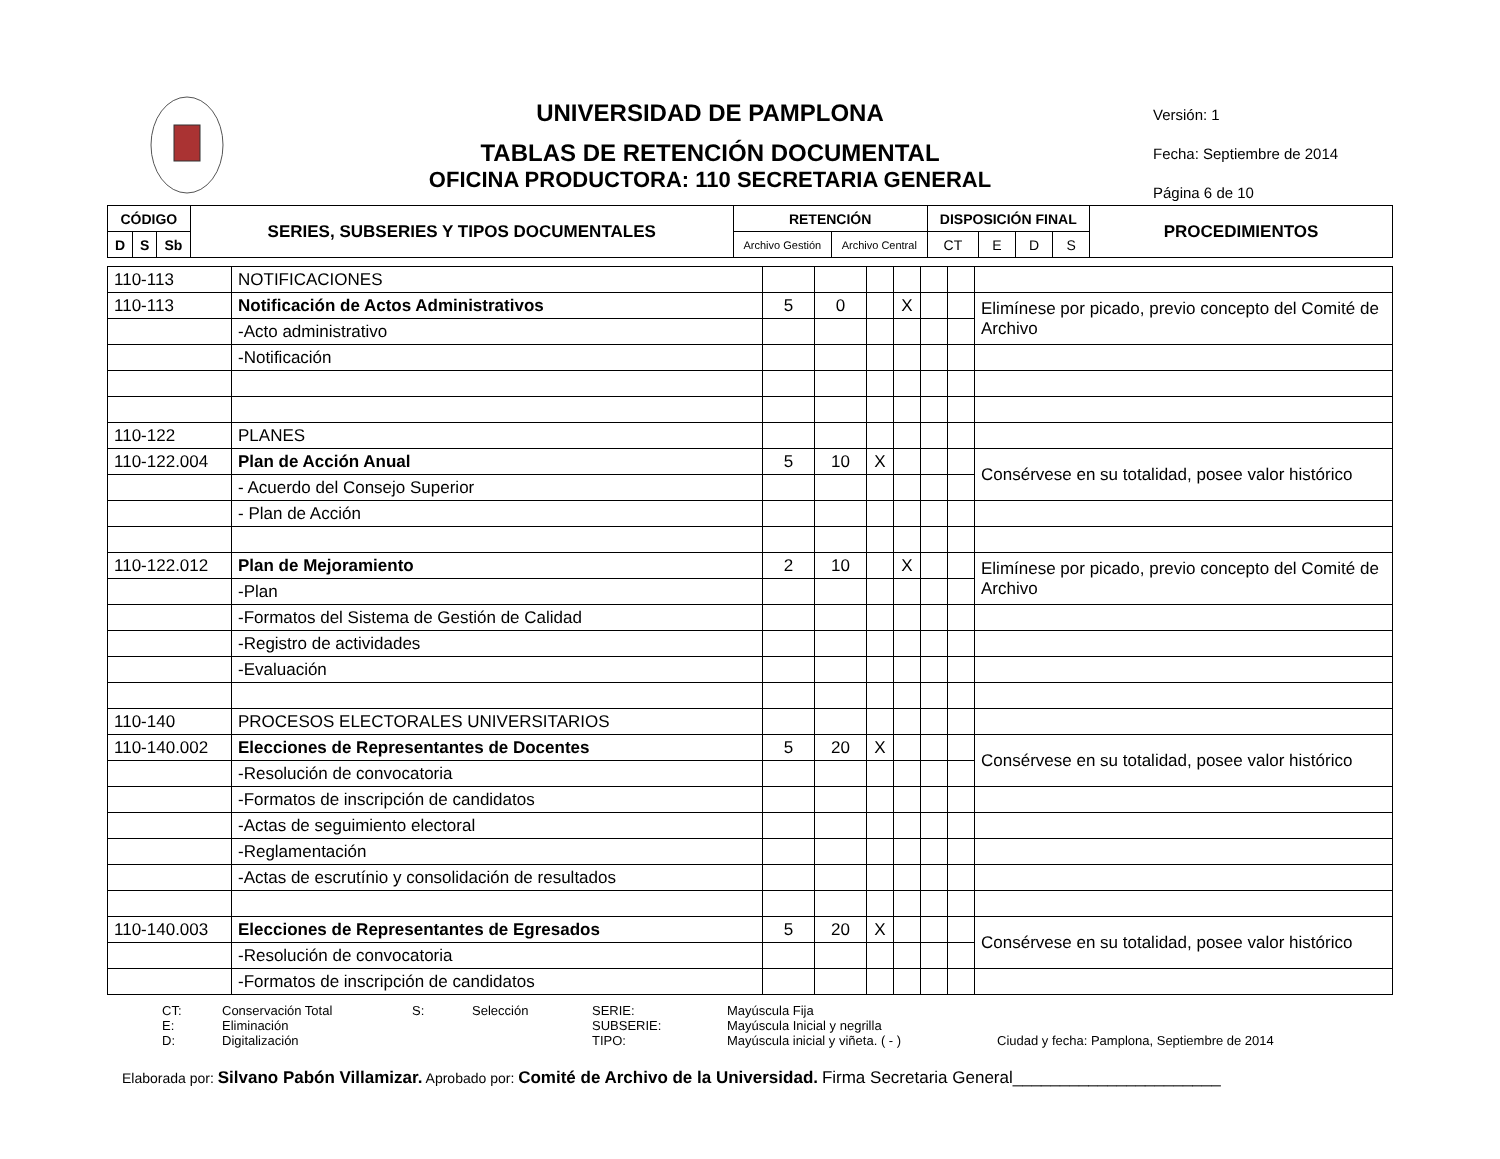UNIVERSIDAD DE PAMPLONA
TABLAS DE RETENCIÓN DOCUMENTAL
OFICINA PRODUCTORA: 110 SECRETARIA GENERAL
Versión: 1
Fecha: Septiembre de 2014
Página 6 de 10
| CÓDIGO | | | SERIES, SUBSERIES Y TIPOS DOCUMENTALES | RETENCIÓN | | DISPOSICIÓN FINAL | | | | PROCEDIMIENTOS |
| --- | --- | --- | --- | --- | --- | --- | --- | --- | --- | --- |
| D | S | Sb | | Archivo Gestión | Archivo Central | CT | E | D | S | |
| 110-113 | NOTIFICACIONES | | | | | | | |
| 110-113 | Notificación de Actos Administrativos | 5 | 0 | | X | | | Elimínese por picado, previo concepto del Comité de Archivo |
| | -Acto administrativo | | | | | | | |
| | -Notificación | | | | | | | |
| 110-122 | PLANES | | | | | | | |
| 110-122.004 | Plan de Acción Anual | 5 | 10 | X | | | | Consérvese en su totalidad, posee valor histórico |
| | - Acuerdo del Consejo Superior | | | | | | | |
| | - Plan de Acción | | | | | | | |
| 110-122.012 | Plan de Mejoramiento | 2 | 10 | | X | | | Elimínese por picado, previo concepto del Comité de Archivo |
| | -Plan | | | | | | | |
| | -Formatos del Sistema de Gestión de Calidad | | | | | | | |
| | -Registro de actividades | | | | | | | |
| | -Evaluación | | | | | | | |
| 110-140 | PROCESOS ELECTORALES UNIVERSITARIOS | | | | | | | |
| 110-140.002 | Elecciones de Representantes de Docentes | 5 | 20 | X | | | | Consérvese en su totalidad, posee valor histórico |
| | -Resolución de convocatoria | | | | | | | |
| | -Formatos de inscripción de candidatos | | | | | | | |
| | -Actas de seguimiento electoral | | | | | | | |
| | -Reglamentación | | | | | | | |
| | -Actas de escrutínio y consolidación de resultados | | | | | | | |
| 110-140.003 | Elecciones de Representantes de Egresados | 5 | 20 | X | | | | Consérvese en su totalidad, posee valor histórico |
| | -Resolución de convocatoria | | | | | | | |
| | -Formatos de inscripción de candidatos | | | | | | | |
CT:
Conservación Total
S:
Selección
SERIE:
Mayúscula Fija
E:
Eliminación
SUBSERIE:
Mayúscula Inicial y negrilla
D:
Digitalización
TIPO:
Mayúscula inicial y viñeta. ( - )
Ciudad y fecha: Pamplona, Septiembre de 2014
Elaborada por: Silvano Pabón Villamizar. Aprobado por: Comité de Archivo de la Universidad. Firma Secretaria General______________________